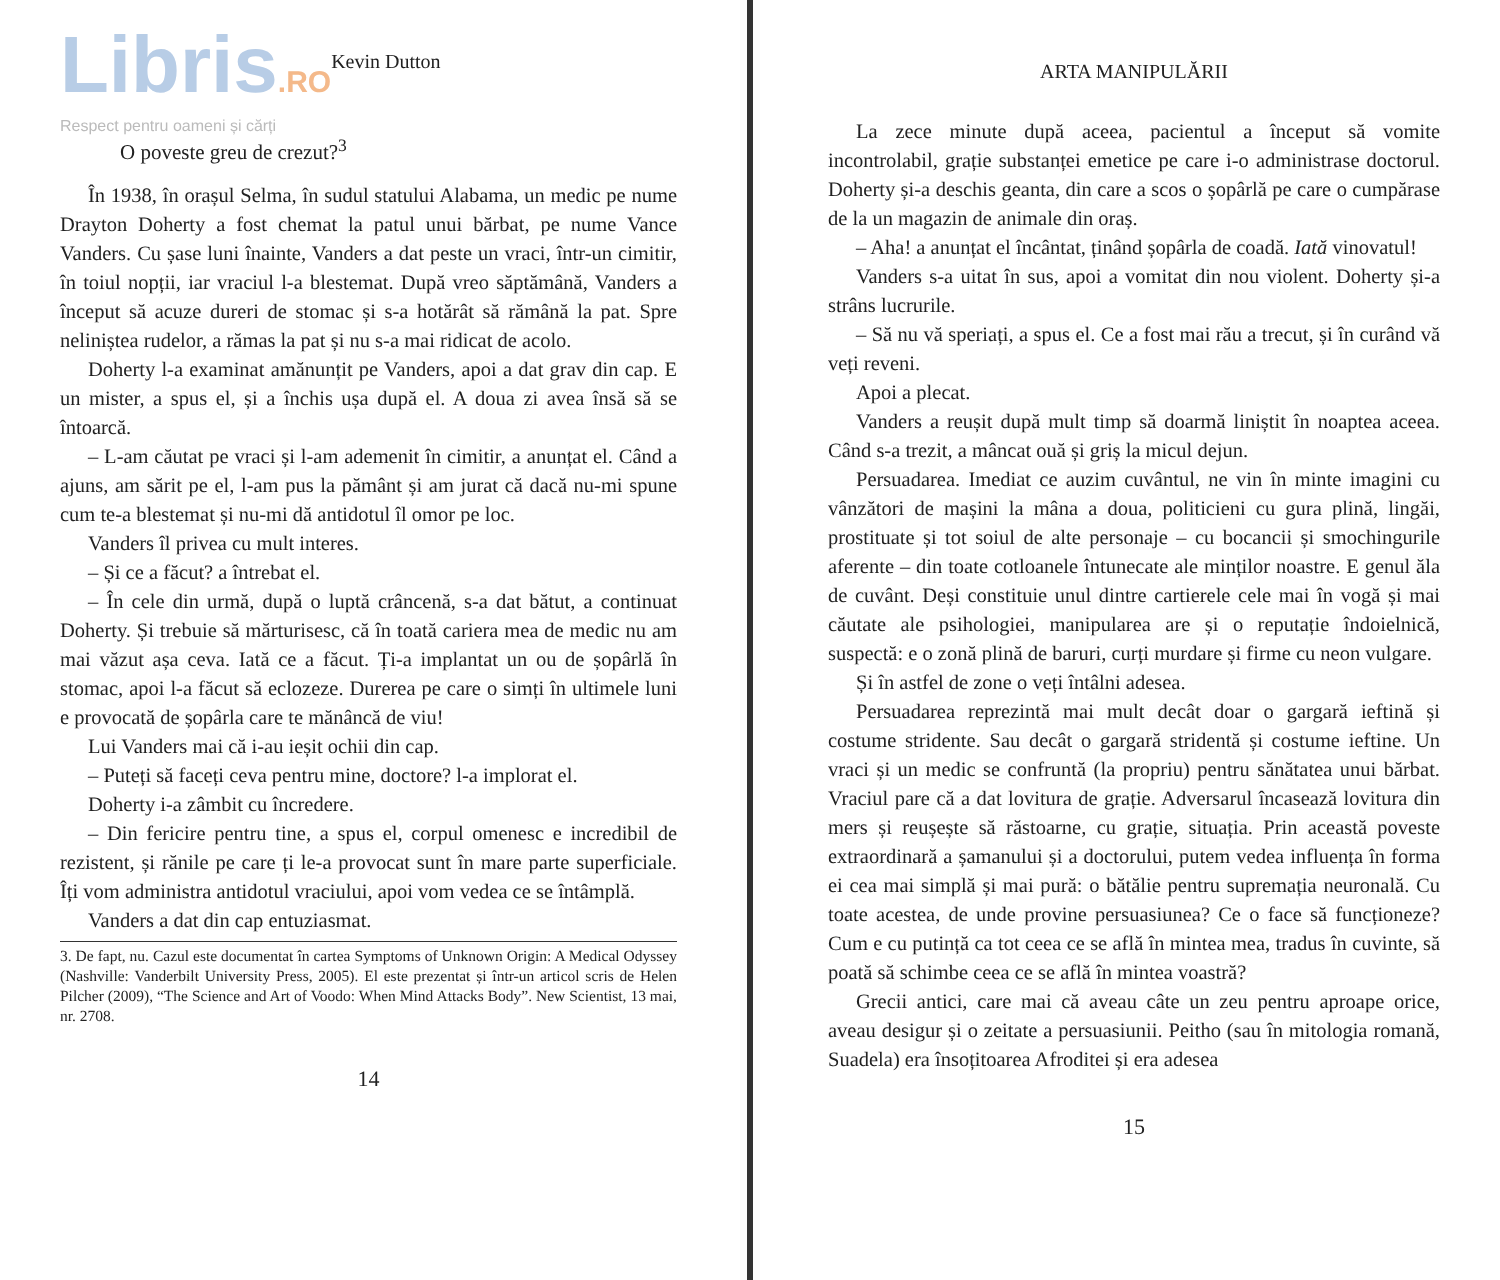Libris.RO
Kevin Dutton
Respect pentru oameni și cărți
O poveste greu de crezut?<sup>3</sup>
În 1938, în orașul Selma, în sudul statului Alabama, un medic pe nume Drayton Doherty a fost chemat la patul unui bărbat, pe nume Vance Vanders. Cu șase luni înainte, Vanders a dat peste un vraci, într-un cimitir, în toiul nopții, iar vraciul l-a blestemat. După vreo săptămână, Vanders a început să acuze dureri de stomac și s-a hotărât să rămână la pat. Spre neliniștea rudelor, a rămas la pat și nu s-a mai ridicat de acolo.
Doherty l-a examinat amănunțit pe Vanders, apoi a dat grav din cap. E un mister, a spus el, și a închis ușa după el. A doua zi avea însă să se întoarcă.
– L-am căutat pe vraci și l-am ademenit în cimitir, a anunțat el. Când a ajuns, am sărit pe el, l-am pus la pământ și am jurat că dacă nu-mi spune cum te-a blestemat și nu-mi dă antidotul îl omor pe loc.
Vanders îl privea cu mult interes.
– Și ce a făcut? a întrebat el.
– În cele din urmă, după o luptă crâncenă, s-a dat bătut, a continuat Doherty. Și trebuie să mărturisesc, că în toată cariera mea de medic nu am mai văzut așa ceva. Iată ce a făcut. Ți-a implantat un ou de șopârlă în stomac, apoi l-a făcut să eclozeze. Durerea pe care o simți în ultimele luni e provocată de șopârla care te mănâncă de viu!
Lui Vanders mai că i-au ieșit ochii din cap.
– Puteți să faceți ceva pentru mine, doctore? l-a implorat el.
Doherty i-a zâmbit cu încredere.
– Din fericire pentru tine, a spus el, corpul omenesc e incredibil de rezistent, și rănile pe care ți le-a provocat sunt în mare parte superficiale. Îți vom administra antidotul vraciului, apoi vom vedea ce se întâmplă.
Vanders a dat din cap entuziasmat.
3. De fapt, nu. Cazul este documentat în cartea Symptoms of Unknown Origin: A Medical Odyssey (Nashville: Vanderbilt University Press, 2005). El este prezentat și într-un articol scris de Helen Pilcher (2009), “The Science and Art of Voodo: When Mind Attacks Body”. New Scientist, 13 mai, nr. 2708.
14
ARTA MANIPULĂRII
La zece minute după aceea, pacientul a început să vomite incontrolabil, grație substanței emetice pe care i-o administrase doctorul. Doherty și-a deschis geanta, din care a scos o șopârlă pe care o cumpărase de la un magazin de animale din oraș.
– Aha! a anunțat el încântat, ținând șopârla de coadă. Iată vinovatul!
Vanders s-a uitat în sus, apoi a vomitat din nou violent. Doherty și-a strâns lucrurile.
– Să nu vă speriați, a spus el. Ce a fost mai rău a trecut, și în curând vă veți reveni.
Apoi a plecat.
Vanders a reușit după mult timp să doarmă liniștit în noaptea aceea. Când s-a trezit, a mâncat ouă și griș la micul dejun.
Persuadarea. Imediat ce auzim cuvântul, ne vin în minte imagini cu vânzători de mașini la mâna a doua, politicieni cu gura plină, lingăi, prostituate și tot soiul de alte personaje – cu bocancii și smochingurile aferente – din toate cotloanele întunecate ale minților noastre. E genul ăla de cuvânt. Deși constituie unul dintre cartierele cele mai în vogă și mai căutate ale psihologiei, manipularea are și o reputație îndoielnică, suspectă: e o zonă plină de baruri, curți murdare și firme cu neon vulgare.
Și în astfel de zone o veți întâlni adesea.
Persuadarea reprezintă mai mult decât doar o gargară ieftină și costume stridente. Sau decât o gargară stridentă și costume ieftine. Un vraci și un medic se confruntă (la propriu) pentru sănătatea unui bărbat. Vraciul pare că a dat lovitura de grație. Adversarul încasează lovitura din mers și reușește să răstoarne, cu grație, situația. Prin această poveste extraordinară a șamanului și a doctorului, putem vedea influența în forma ei cea mai simplă și mai pură: o bătălie pentru supremația neuronală. Cu toate acestea, de unde provine persuasiunea? Ce o face să funcționeze? Cum e cu putință ca tot ceea ce se află în mintea mea, tradus în cuvinte, să poată să schimbe ceea ce se află în mintea voastră?
Grecii antici, care mai că aveau câte un zeu pentru aproape orice, aveau desigur și o zeitate a persuasiunii. Peitho (sau în mitologia romană, Suadela) era însoțitoarea Afroditei și era adesea
15